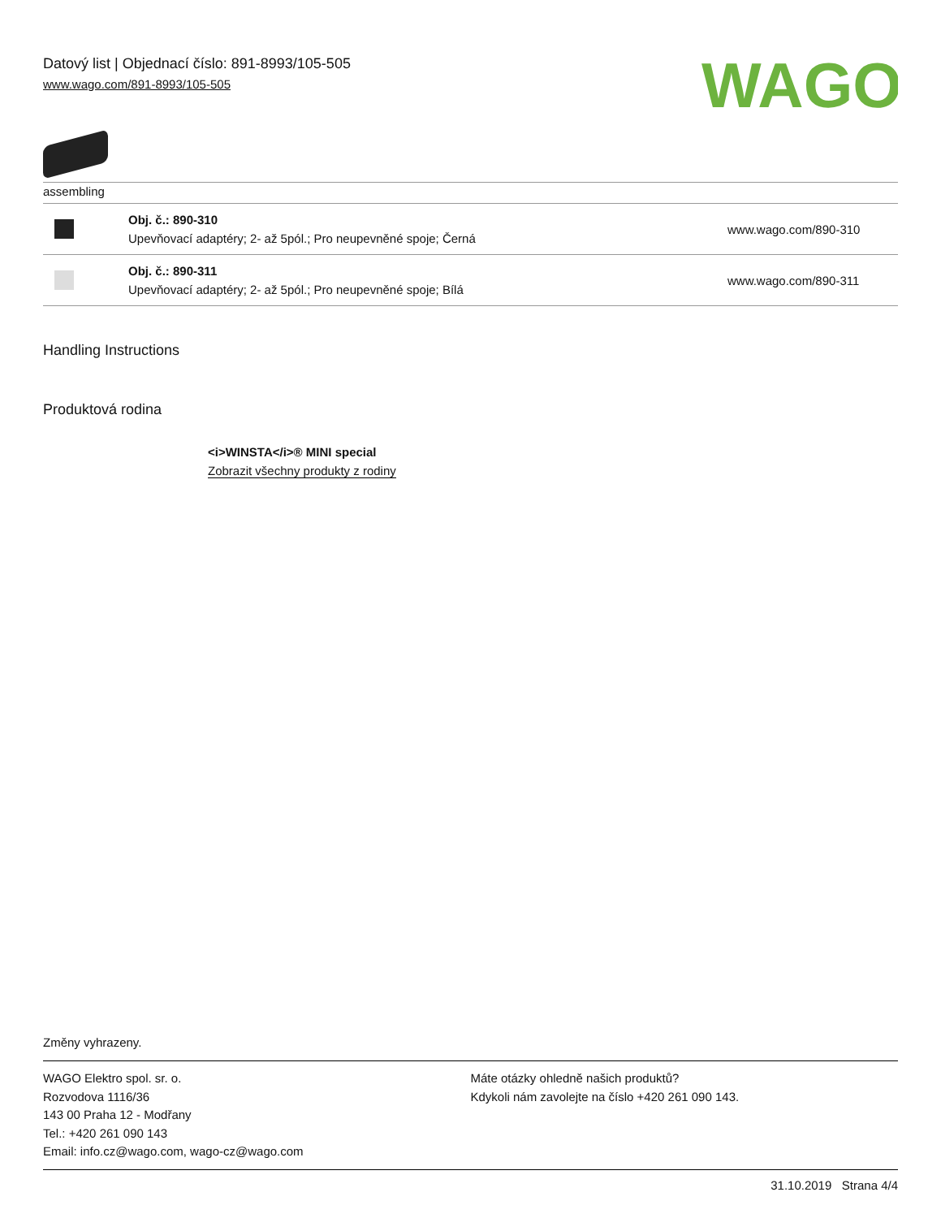Datový list | Objednací číslo: 891-8993/105-505
www.wago.com/891-8993/105-505
WAGO
assembling
| | Obj. č.: 890-310 Upevňovací adaptéry; 2- až 5pól.; Pro neupevněné spoje; Černá | www.wago.com/890-310 |
| | Obj. č.: 890-311 Upevňovací adaptéry; 2- až 5pól.; Pro neupevněné spoje; Bílá | www.wago.com/890-311 |
Handling Instructions
Produktová rodina
<i>WINSTA</i>® MINI special
Zobrazit všechny produkty z rodiny
Změny vyhrazeny.
WAGO Elektro spol. sr. o.
Rozvodova 1116/36
143 00 Praha 12 - Modřany
Tel.: +420 261 090 143
Email: info.cz@wago.com, wago-cz@wago.com
Máte otázky ohledně našich produktů?
Kdykoli nám zavolejte na číslo +420 261 090 143.
31.10.2019 Strana 4/4